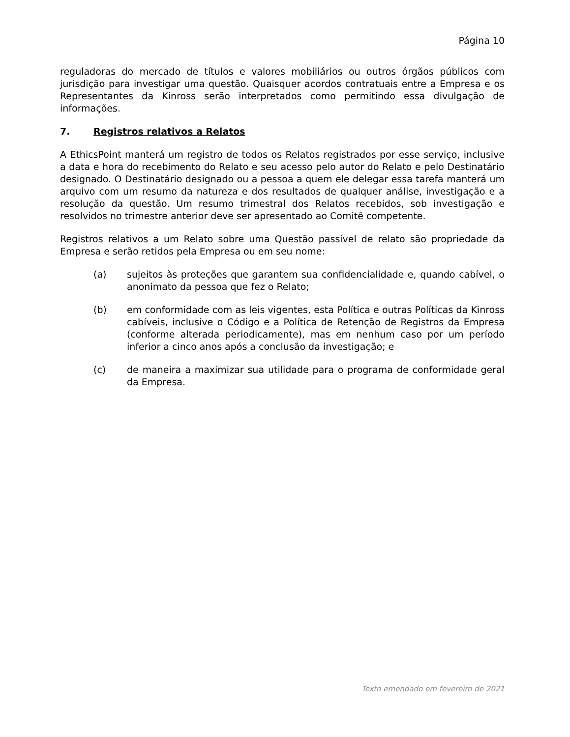Página 10
reguladoras do mercado de títulos e valores mobiliários ou outros órgãos públicos com jurisdição para investigar uma questão. Quaisquer acordos contratuais entre a Empresa e os Representantes da Kinross serão interpretados como permitindo essa divulgação de informações.
7. Registros relativos a Relatos
A EthicsPoint manterá um registro de todos os Relatos registrados por esse serviço, inclusive a data e hora do recebimento do Relato e seu acesso pelo autor do Relato e pelo Destinatário designado. O Destinatário designado ou a pessoa a quem ele delegar essa tarefa manterá um arquivo com um resumo da natureza e dos resultados de qualquer análise, investigação e a resolução da questão. Um resumo trimestral dos Relatos recebidos, sob investigação e resolvidos no trimestre anterior deve ser apresentado ao Comitê competente.
Registros relativos a um Relato sobre uma Questão passível de relato são propriedade da Empresa e serão retidos pela Empresa ou em seu nome:
(a) sujeitos às proteções que garantem sua confidencialidade e, quando cabível, o anonimato da pessoa que fez o Relato;
(b) em conformidade com as leis vigentes, esta Política e outras Políticas da Kinross cabíveis, inclusive o Código e a Política de Retenção de Registros da Empresa (conforme alterada periodicamente), mas em nenhum caso por um período inferior a cinco anos após a conclusão da investigação; e
(c) de maneira a maximizar sua utilidade para o programa de conformidade geral da Empresa.
Texto emendado em fevereiro de 2021